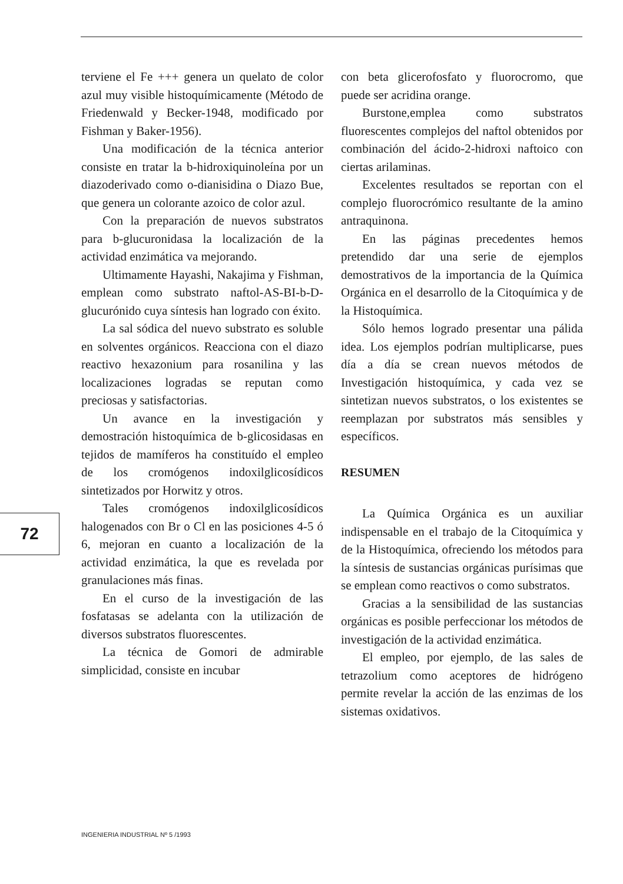72
terviene el Fe +++ genera un quelato de color azul muy visible histoquímicamente (Método de Friedenwald y Becker-1948, modificado por Fishman y Baker-1956).
Una modificación de la técnica anterior consiste en tratar la b-hidroxiquinoleína por un diazoderivado como o-dianisidina o Diazo Bue, que genera un colorante azoico de color azul.
Con la preparación de nuevos substratos para b-glucuronidasa la localización de la actividad enzimática va mejorando.
Ultimamente Hayashi, Nakajima y Fishman, emplean como substrato naftol-AS-BI-b-D-glucurónido cuya síntesis han logrado con éxito.
La sal sódica del nuevo substrato es soluble en solventes orgánicos. Reacciona con el diazo reactivo hexazonium para rosanilina y las localizaciones logradas se reputan como preciosas y satisfactorias.
Un avance en la investigación y demostración histoquímica de b-glicosidasas en tejidos de mamíferos ha constituído el empleo de los cromógenos indoxilglicosídicos sintetizados por Horwitz y otros.
Tales cromógenos indoxilglicosídicos halogenados con Br o Cl en las posiciones 4-5 ó 6, mejoran en cuanto a localización de la actividad enzimática, la que es revelada por granulaciones más finas.
En el curso de la investigación de las fosfatasas se adelanta con la utilización de diversos substratos fluorescentes.
La técnica de Gomori de admirable simplicidad, consiste en incubar
con beta glicerofosfato y fluorocromo, que puede ser acridina orange.
Burstone,emplea como substratos fluorescentes complejos del naftol obtenidos por combinación del ácido-2-hidroxi naftoico con ciertas arilaminas.
Excelentes resultados se reportan con el complejo fluorocrómico resultante de la amino antraquinona.
En las páginas precedentes hemos pretendido dar una serie de ejemplos demostrativos de la importancia de la Química Orgánica en el desarrollo de la Citoquímica y de la Histoquímica.
Sólo hemos logrado presentar una pálida idea. Los ejemplos podrían multiplicarse, pues día a día se crean nuevos métodos de Investigación histoquímica, y cada vez se sintetizan nuevos substratos, o los existentes se reemplazan por substratos más sensibles y específicos.
RESUMEN
La Química Orgánica es un auxiliar indispensable en el trabajo de la Citoquímica y de la Histoquímica, ofreciendo los métodos para la síntesis de sustancias orgánicas purísimas que se emplean como reactivos o como substratos.
Gracias a la sensibilidad de las sustancias orgánicas es posible perfeccionar los métodos de investigación de la actividad enzimática.
El empleo, por ejemplo, de las sales de tetrazolium como aceptores de hidrógeno permite revelar la acción de las enzimas de los sistemas oxidativos.
INGENIERIA INDUSTRIAL Nº 5 /1993